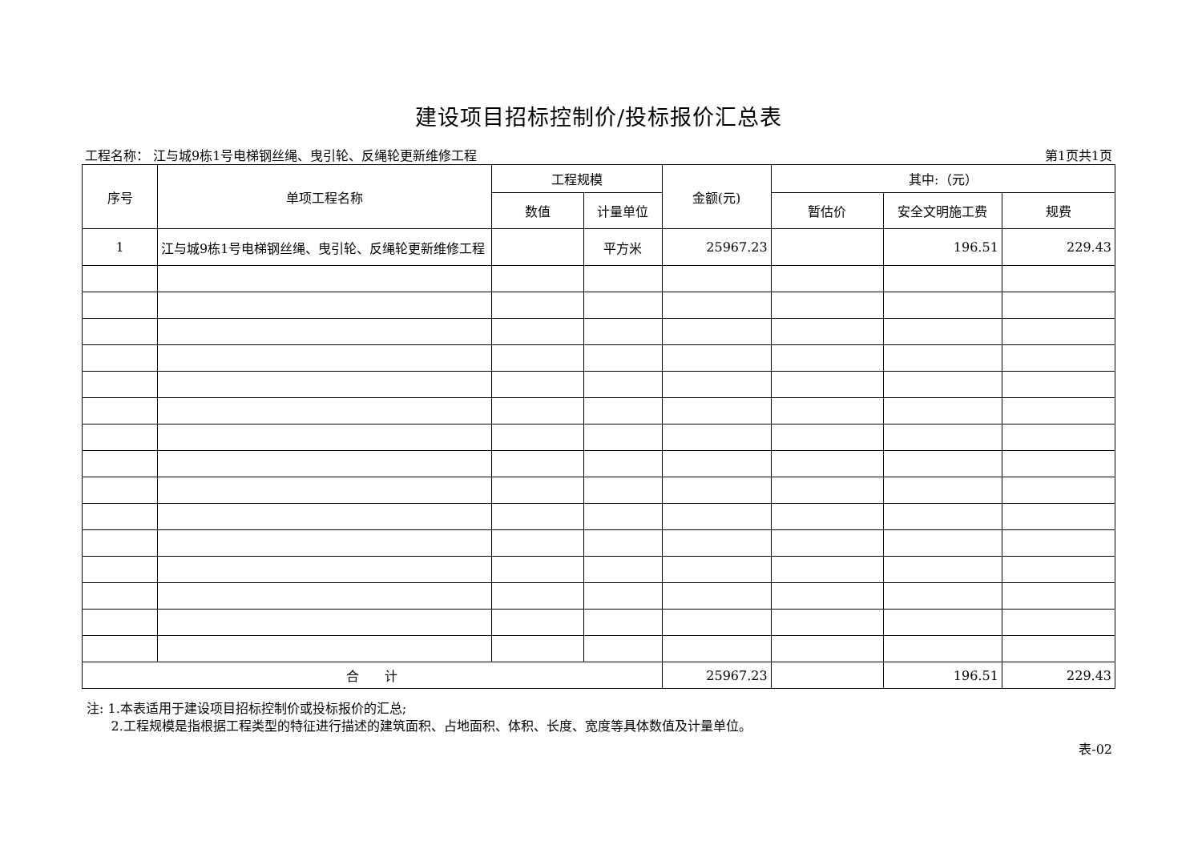建设项目招标控制价/投标报价汇总表
工程名称： 江与城9栋1号电梯钢丝绳、曳引轮、反绳轮更新维修工程 第1页共1页
| 序号 | 单项工程名称 | 工程规模 | | 金额(元) | 其中:（元） | | |
| --- | --- | --- | --- | --- | --- | --- | --- |
| | | 数值 | 计量单位 | | 暂估价 | 安全文明施工费 | 规费 |
| 1 | 江与城9栋1号电梯钢丝绳、曳引轮、反绳轮更新维修工程 | | 平方米 | 25967.23 | | 196.51 | 229.43 |
| 合 计 | | | | 25967.23 | | 196.51 | 229.43 |
注: 1.本表适用于建设项目招标控制价或投标报价的汇总;
2.工程规模是指根据工程类型的特征进行描述的建筑面积、占地面积、体积、长度、宽度等具体数值及计量单位。
表-02